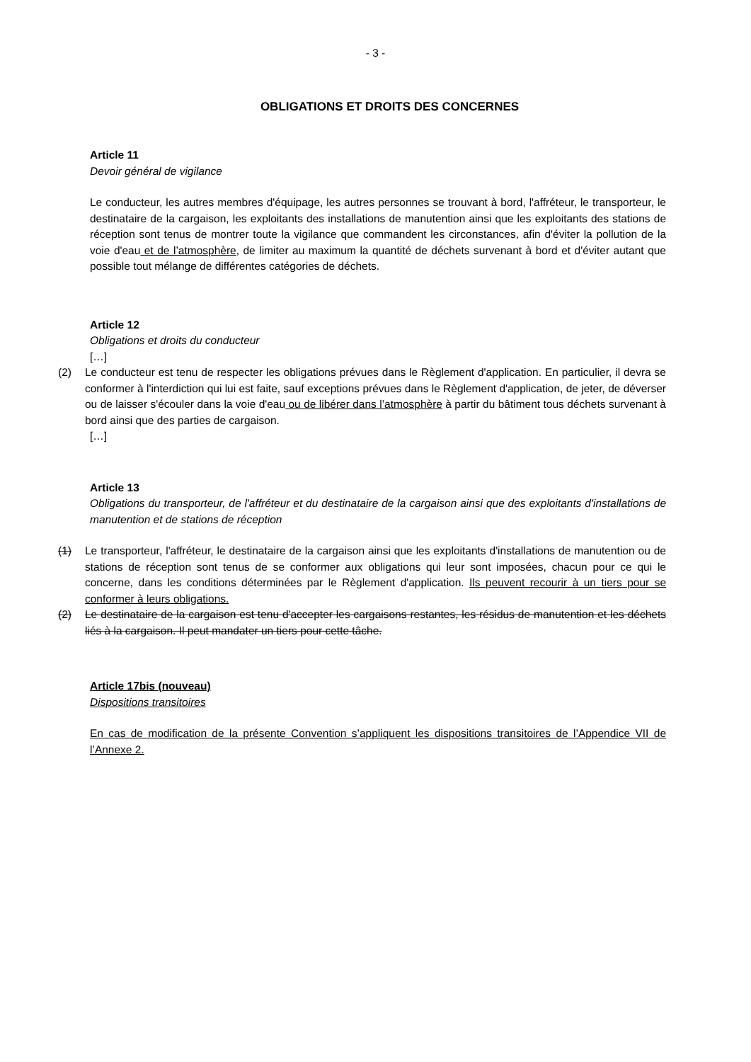- 3 -
OBLIGATIONS ET DROITS DES CONCERNES
Article 11
Devoir général de vigilance
Le conducteur, les autres membres d'équipage, les autres personnes se trouvant à bord, l'affréteur, le transporteur, le destinataire de la cargaison, les exploitants des installations de manutention ainsi que les exploitants des stations de réception sont tenus de montrer toute la vigilance que commandent les circonstances, afin d'éviter la pollution de la voie d'eau et de l’atmosphère, de limiter au maximum la quantité de déchets survenant à bord et d'éviter autant que possible tout mélange de différentes catégories de déchets.
Article 12
Obligations et droits du conducteur
[…]
(2) Le conducteur est tenu de respecter les obligations prévues dans le Règlement d'application. En particulier, il devra se conformer à l'interdiction qui lui est faite, sauf exceptions prévues dans le Règlement d'application, de jeter, de déverser ou de laisser s'écouler dans la voie d'eau ou de libérer dans l’atmosphère à partir du bâtiment tous déchets survenant à bord ainsi que des parties de cargaison.
[…]
Article 13
Obligations du transporteur, de l'affréteur et du destinataire de la cargaison ainsi que des exploitants d'installations de manutention et de stations de réception
(1) Le transporteur, l'affréteur, le destinataire de la cargaison ainsi que les exploitants d'installations de manutention ou de stations de réception sont tenus de se conformer aux obligations qui leur sont imposées, chacun pour ce qui le concerne, dans les conditions déterminées par le Règlement d'application. Ils peuvent recourir à un tiers pour se conformer à leurs obligations.
(2) Le destinataire de la cargaison est tenu d'accepter les cargaisons restantes, les résidus de manutention et les déchets liés à la cargaison. Il peut mandater un tiers pour cette tâche.
Article 17bis (nouveau)
Dispositions transitoires
En cas de modification de la présente Convention s’appliquent les dispositions transitoires de l’Appendice VII de l’Annexe 2.